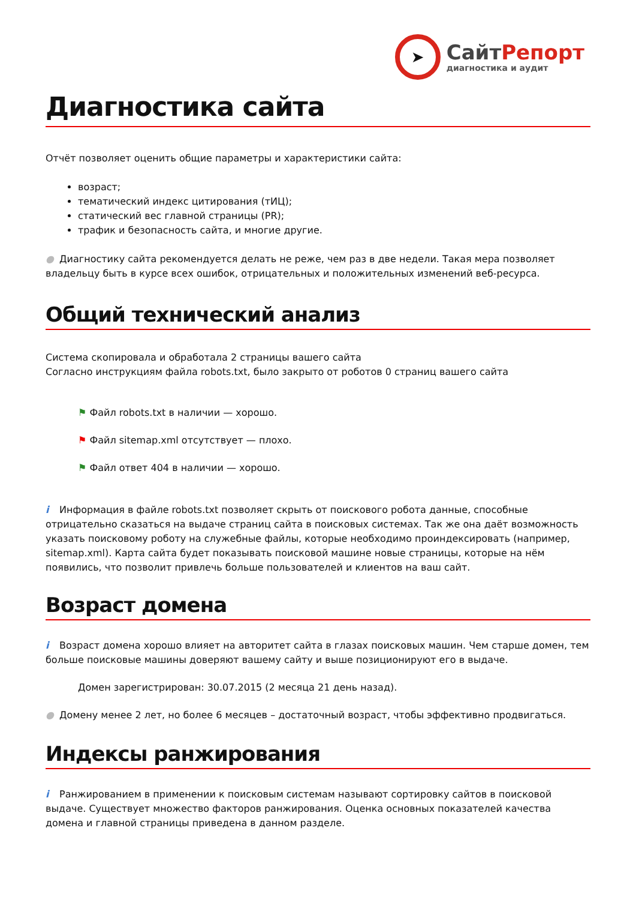➤
СайтРепорт
диагностика и аудит
Диагностика сайта
Отчёт позволяет оценить общие параметры и характеристики сайта:
возраст;
тематический индекс цитирования (тИЦ);
статический вес главной страницы (PR);
трафик и безопасность сайта, и многие другие.
● Диагностику сайта рекомендуется делать не реже, чем раз в две недели. Такая мера позволяет владельцу быть в курсе всех ошибок, отрицательных и положительных изменений веб-ресурса.
Общий технический анализ
Система скопировала и обработала 2 страницы вашего сайта
Согласно инструкциям файла robots.txt, было закрыто от роботов 0 страниц вашего сайта
⚑ Файл robots.txt в наличии — хорошо.
⚑ Файл sitemap.xml отсутствует — плохо.
⚑ Файл ответ 404 в наличии — хорошо.
i Информация в файле robots.txt позволяет скрыть от поискового робота данные, способные отрицательно сказаться на выдаче страниц сайта в поисковых системах. Так же она даёт возможность указать поисковому роботу на служебные файлы, которые необходимо проиндексировать (например, sitemap.xml). Карта сайта будет показывать поисковой машине новые страницы, которые на нём появились, что позволит привлечь больше пользователей и клиентов на ваш сайт.
Возраст домена
i Возраст домена хорошо влияет на авторитет сайта в глазах поисковых машин. Чем старше домен, тем больше поисковые машины доверяют вашему сайту и выше позиционируют его в выдаче.
Домен зарегистрирован: 30.07.2015 (2 месяца 21 день назад).
● Домену менее 2 лет, но более 6 месяцев – достаточный возраст, чтобы эффективно продвигаться.
Индексы ранжирования
i Ранжированием в применении к поисковым системам называют сортировку сайтов в поисковой выдаче. Существует множество факторов ранжирования. Оценка основных показателей качества домена и главной страницы приведена в данном разделе.